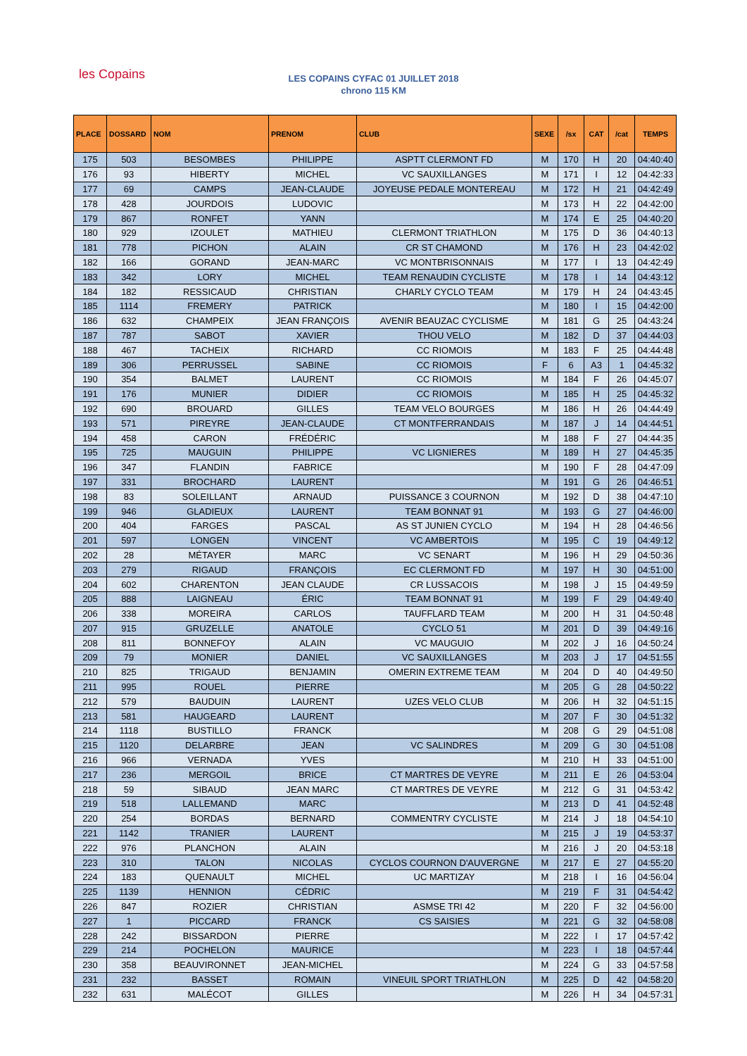les Copains
LES COPAINS CYFAC 01 JUILLET 2018
chrono 115 KM
| PLACE | DOSSARD | NOM | PRENOM | CLUB | SEXE | /sx | CAT | /cat | TEMPS |
| --- | --- | --- | --- | --- | --- | --- | --- | --- | --- |
| 175 | 503 | BESOMBES | PHILIPPE | ASPTT CLERMONT FD | M | 170 | H | 20 | 04:40:40 |
| 176 | 93 | HIBERTY | MICHEL | VC SAUXILLANGES | M | 171 | I | 12 | 04:42:33 |
| 177 | 69 | CAMPS | JEAN-CLAUDE | JOYEUSE PEDALE MONTEREAU | M | 172 | H | 21 | 04:42:49 |
| 178 | 428 | JOURDOIS | LUDOVIC | | M | 173 | H | 22 | 04:42:00 |
| 179 | 867 | RONFET | YANN | | M | 174 | E | 25 | 04:40:20 |
| 180 | 929 | IZOULET | MATHIEU | CLERMONT TRIATHLON | M | 175 | D | 36 | 04:40:13 |
| 181 | 778 | PICHON | ALAIN | CR ST CHAMOND | M | 176 | H | 23 | 04:42:02 |
| 182 | 166 | GORAND | JEAN-MARC | VC MONTBRISONNAIS | M | 177 | I | 13 | 04:42:49 |
| 183 | 342 | LORY | MICHEL | TEAM RENAUDIN CYCLISTE | M | 178 | I | 14 | 04:43:12 |
| 184 | 182 | RESSICAUD | CHRISTIAN | CHARLY CYCLO TEAM | M | 179 | H | 24 | 04:43:45 |
| 185 | 1114 | FREMERY | PATRICK | | M | 180 | I | 15 | 04:42:00 |
| 186 | 632 | CHAMPEIX | JEAN FRANÇOIS | AVENIR BEAUZAC CYCLISME | M | 181 | G | 25 | 04:43:24 |
| 187 | 787 | SABOT | XAVIER | THOU VELO | M | 182 | D | 37 | 04:44:03 |
| 188 | 467 | TACHEIX | RICHARD | CC RIOMOIS | M | 183 | F | 25 | 04:44:48 |
| 189 | 306 | PERRUSSEL | SABINE | CC RIOMOIS | F | 6 | A3 | 1 | 04:45:32 |
| 190 | 354 | BALMET | LAURENT | CC RIOMOIS | M | 184 | F | 26 | 04:45:07 |
| 191 | 176 | MUNIER | DIDIER | CC RIOMOIS | M | 185 | H | 25 | 04:45:32 |
| 192 | 690 | BROUARD | GILLES | TEAM VELO BOURGES | M | 186 | H | 26 | 04:44:49 |
| 193 | 571 | PIREYRE | JEAN-CLAUDE | CT MONTFERRANDAIS | M | 187 | J | 14 | 04:44:51 |
| 194 | 458 | CARON | FRÉDÉRIC | | M | 188 | F | 27 | 04:44:35 |
| 195 | 725 | MAUGUIN | PHILIPPE | VC LIGNIERES | M | 189 | H | 27 | 04:45:35 |
| 196 | 347 | FLANDIN | FABRICE | | M | 190 | F | 28 | 04:47:09 |
| 197 | 331 | BROCHARD | LAURENT | | M | 191 | G | 26 | 04:46:51 |
| 198 | 83 | SOLEILLANT | ARNAUD | PUISSANCE 3 COURNON | M | 192 | D | 38 | 04:47:10 |
| 199 | 946 | GLADIEUX | LAURENT | TEAM BONNAT 91 | M | 193 | G | 27 | 04:46:00 |
| 200 | 404 | FARGES | PASCAL | AS ST JUNIEN CYCLO | M | 194 | H | 28 | 04:46:56 |
| 201 | 597 | LONGEN | VINCENT | VC AMBERTOIS | M | 195 | C | 19 | 04:49:12 |
| 202 | 28 | MÉTAYER | MARC | VC SENART | M | 196 | H | 29 | 04:50:36 |
| 203 | 279 | RIGAUD | FRANÇOIS | EC CLERMONT FD | M | 197 | H | 30 | 04:51:00 |
| 204 | 602 | CHARENTON | JEAN CLAUDE | CR LUSSACOIS | M | 198 | J | 15 | 04:49:59 |
| 205 | 888 | LAIGNEAU | ÉRIC | TEAM BONNAT 91 | M | 199 | F | 29 | 04:49:40 |
| 206 | 338 | MOREIRA | CARLOS | TAUFFLARD TEAM | M | 200 | H | 31 | 04:50:48 |
| 207 | 915 | GRUZELLE | ANATOLE | CYCLO 51 | M | 201 | D | 39 | 04:49:16 |
| 208 | 811 | BONNEFOY | ALAIN | VC MAUGUIO | M | 202 | J | 16 | 04:50:24 |
| 209 | 79 | MONIER | DANIEL | VC SAUXILLANGES | M | 203 | J | 17 | 04:51:55 |
| 210 | 825 | TRIGAUD | BENJAMIN | OMERIN EXTREME TEAM | M | 204 | D | 40 | 04:49:50 |
| 211 | 995 | ROUEL | PIERRE | | M | 205 | G | 28 | 04:50:22 |
| 212 | 579 | BAUDUIN | LAURENT | UZES VELO CLUB | M | 206 | H | 32 | 04:51:15 |
| 213 | 581 | HAUGEARD | LAURENT | | M | 207 | F | 30 | 04:51:32 |
| 214 | 1118 | BUSTILLO | FRANCK | | M | 208 | G | 29 | 04:51:08 |
| 215 | 1120 | DELARBRE | JEAN | VC SALINDRES | M | 209 | G | 30 | 04:51:08 |
| 216 | 966 | VERNADA | YVES | | M | 210 | H | 33 | 04:51:00 |
| 217 | 236 | MERGOIL | BRICE | CT MARTRES DE VEYRE | M | 211 | E | 26 | 04:53:04 |
| 218 | 59 | SIBAUD | JEAN MARC | CT MARTRES DE VEYRE | M | 212 | G | 31 | 04:53:42 |
| 219 | 518 | LALLEMAND | MARC | | M | 213 | D | 41 | 04:52:48 |
| 220 | 254 | BORDAS | BERNARD | COMMENTRY CYCLISTE | M | 214 | J | 18 | 04:54:10 |
| 221 | 1142 | TRANIER | LAURENT | | M | 215 | J | 19 | 04:53:37 |
| 222 | 976 | PLANCHON | ALAIN | | M | 216 | J | 20 | 04:53:18 |
| 223 | 310 | TALON | NICOLAS | CYCLOS COURNON D'AUVERGNE | M | 217 | E | 27 | 04:55:20 |
| 224 | 183 | QUENAULT | MICHEL | UC MARTIZAY | M | 218 | I | 16 | 04:56:04 |
| 225 | 1139 | HENNION | CÉDRIC | | M | 219 | F | 31 | 04:54:42 |
| 226 | 847 | ROZIER | CHRISTIAN | ASMSE TRI 42 | M | 220 | F | 32 | 04:56:00 |
| 227 | 1 | PICCARD | FRANCK | CS SAISIES | M | 221 | G | 32 | 04:58:08 |
| 228 | 242 | BISSARDON | PIERRE | | M | 222 | I | 17 | 04:57:42 |
| 229 | 214 | POCHELON | MAURICE | | M | 223 | I | 18 | 04:57:44 |
| 230 | 358 | BEAUVIRONNET | JEAN-MICHEL | | M | 224 | G | 33 | 04:57:58 |
| 231 | 232 | BASSET | ROMAIN | VINEUIL SPORT TRIATHLON | M | 225 | D | 42 | 04:58:20 |
| 232 | 631 | MALÉCOT | GILLES | | M | 226 | H | 34 | 04:57:31 |